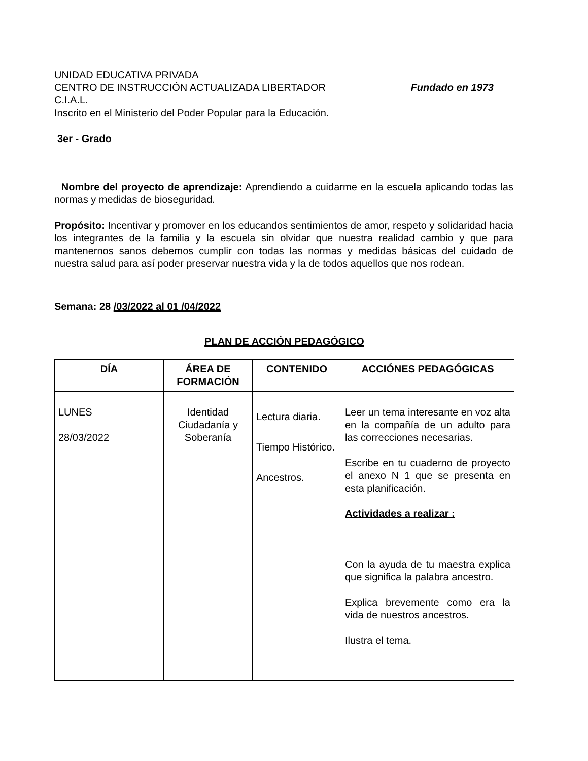UNIDAD EDUCATIVA PRIVADA
CENTRO DE INSTRUCCIÓN ACTUALIZADA LIBERTADOR Fundado en 1973
C.I.A.L.
Inscrito en el Ministerio del Poder Popular para la Educación.
3er - Grado
Nombre del proyecto de aprendizaje: Aprendiendo a cuidarme en la escuela aplicando todas las normas y medidas de bioseguridad.
Propósito: Incentivar y promover en los educandos sentimientos de amor, respeto y solidaridad hacia los integrantes de la familia y la escuela sin olvidar que nuestra realidad cambio y que para mantenernos sanos debemos cumplir con todas las normas y medidas básicas del cuidado de nuestra salud para así poder preservar nuestra vida y la de todos aquellos que nos rodean.
Semana: 28 /03/2022 al 01 /04/2022
PLAN DE ACCIÓN PEDAGÓGICO
| DÍA | ÁREA DE FORMACIÓN | CONTENIDO | ACCIÓNES PEDAGÓGICAS |
| --- | --- | --- | --- |
| LUNES 28/03/2022 | Identidad Ciudadanía y Soberanía | Lectura diaria. Tiempo Histórico. Ancestros. | Leer un tema interesante en voz alta en la compañía de un adulto para las correcciones necesarias. Escribe en tu cuaderno de proyecto el anexo N 1 que se presenta en esta planificación. Actividades a realizar : Con la ayuda de tu maestra explica que significa la palabra ancestro. Explica brevemente como era la vida de nuestros ancestros. Ilustra el tema. |